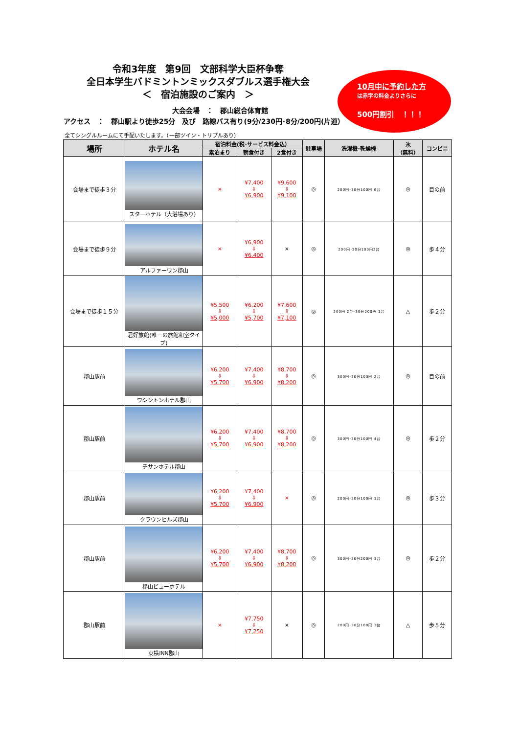令和3年度　第9回　文部科学大臣杯争奪
全日本学生バドミントンミックスダブルス選手権大会
＜　宿泊施設のご案内　＞
大会会場　：　郡山総合体育館
アクセス　：　郡山駅より徒歩25分　及び　路線バス有り(9分/230円･8分/200円(片道）
10月中に予約した方
は赤字の料金よりさらに
500円割引　！！！
全てシングルルームにて手配いたします。（一部ツイン・トリプルあり）
| 場所 | ホテル名 | 宿泊料金(税･サービス料金込） | | | 駐車場 | 洗濯機･乾燥機 | 氷 （無料） | コンビニ |
| --- | --- | --- | --- | --- | --- | --- | --- | --- |
| | | 素泊まり | 朝食付き | 2食付き | | | | |
| 会場まで徒歩３分 | スターホテル（大浴場あり） | × | ¥7,400 ⇩ ¥6,900 | ¥9,600 ⇩ ¥9,100 | ◎ | 200円･30分100円 6台 | ◎ | 目の前 |
| 会場まで徒歩９分 | アルファーワン郡山 | × | ¥6,900 ⇩ ¥6,400 | × | ◎ | 200円･30分100円2台 | ◎ | 歩４分 |
| 会場まで徒歩１５分 | 君好旅館(唯一の旅館和室タイプ) | ¥5,500 ⇩ ¥5,000 | ¥6,200 ⇩ ¥5,700 | ¥7,600 ⇩ ¥7,100 | ◎ | 200円 2台･30分200円 1台 | △ | 歩２分 |
| 郡山駅前 | ワシントンホテル郡山 | ¥6,200 ⇩ ¥5,700 | ¥7,400 ⇩ ¥6,900 | ¥8,700 ⇩ ¥8,200 | ◎ | 300円･30分100円 2台 | ◎ | 目の前 |
| 郡山駅前 | チサンホテル郡山 | ¥6,200 ⇩ ¥5,700 | ¥7,400 ⇩ ¥6,900 | ¥8,700 ⇩ ¥8,200 | ◎ | 300円･30分100円 4台 | ◎ | 歩２分 |
| 郡山駅前 | クラウンヒルズ郡山 | ¥6,200 ⇩ ¥5,700 | ¥7,400 ⇩ ¥6,900 | × | ◎ | 200円･30分100円 1台 | ◎ | 歩３分 |
| 郡山駅前 | 郡山ビューホテル | ¥6,200 ⇩ ¥5,700 | ¥7,400 ⇩ ¥6,900 | ¥8,700 ⇩ ¥8,200 | ◎ | 300円･30分200円 3台 | ◎ | 歩２分 |
| 郡山駅前 | 東横INN郡山 | × | ¥7,750 ⇩ ¥7,250 | × | ◎ | 200円･30分100円 3台 | △ | 歩５分 |